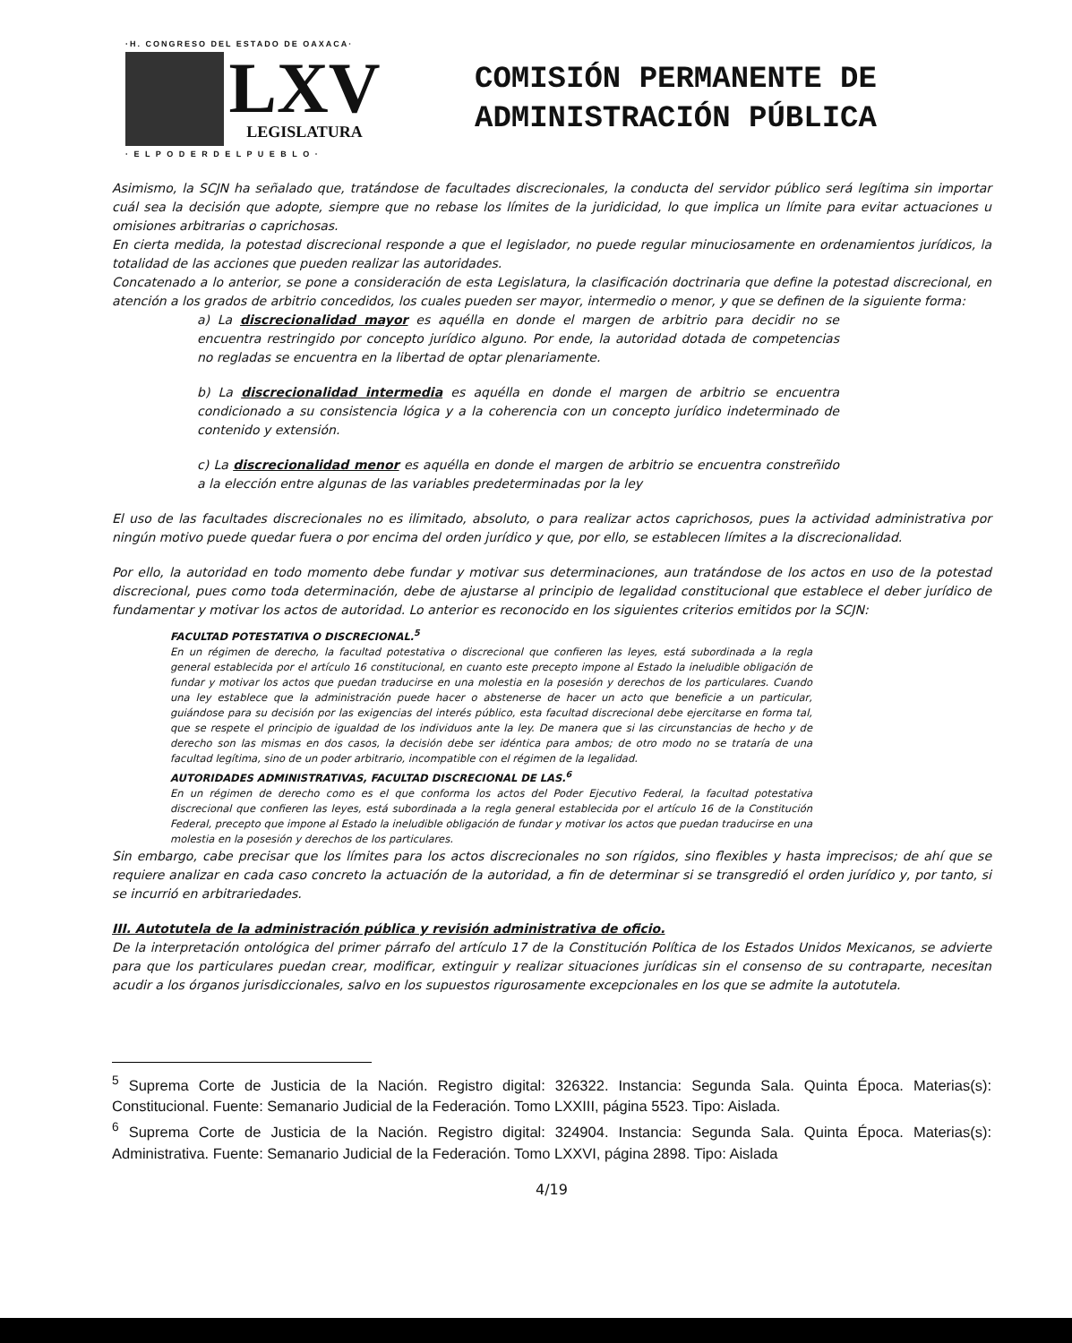·H. CONGRESO DEL ESTADO DE OAXACA·
LXV
LEGISLATURA
· E L P O D E R D E L P U E B L O ·
COMISIÓN PERMANENTE DE
ADMINISTRACIÓN PÚBLICA
Asimismo, la SCJN ha señalado que, tratándose de facultades discrecionales, la conducta del servidor público será legítima sin importar cuál sea la decisión que adopte, siempre que no rebase los límites de la juridicidad, lo que implica un límite para evitar actuaciones u omisiones arbitrarias o caprichosas.
En cierta medida, la potestad discrecional responde a que el legislador, no puede regular minuciosamente en ordenamientos jurídicos, la totalidad de las acciones que pueden realizar las autoridades.
Concatenado a lo anterior, se pone a consideración de esta Legislatura, la clasificación doctrinaria que define la potestad discrecional, en atención a los grados de arbitrio concedidos, los cuales pueden ser mayor, intermedio o menor, y que se definen de la siguiente forma:
a) La discrecionalidad mayor es aquélla en donde el margen de arbitrio para decidir no se encuentra restringido por concepto jurídico alguno. Por ende, la autoridad dotada de competencias no regladas se encuentra en la libertad de optar plenariamente.
b) La discrecionalidad intermedia es aquélla en donde el margen de arbitrio se encuentra condicionado a su consistencia lógica y a la coherencia con un concepto jurídico indeterminado de contenido y extensión.
c) La discrecionalidad menor es aquélla en donde el margen de arbitrio se encuentra constreñido a la elección entre algunas de las variables predeterminadas por la ley
El uso de las facultades discrecionales no es ilimitado, absoluto, o para realizar actos caprichosos, pues la actividad administrativa por ningún motivo puede quedar fuera o por encima del orden jurídico y que, por ello, se establecen límites a la discrecionalidad.
Por ello, la autoridad en todo momento debe fundar y motivar sus determinaciones, aun tratándose de los actos en uso de la potestad discrecional, pues como toda determinación, debe de ajustarse al principio de legalidad constitucional que establece el deber jurídico de fundamentar y motivar los actos de autoridad. Lo anterior es reconocido en los siguientes criterios emitidos por la SCJN:
FACULTAD POTESTATIVA O DISCRECIONAL.<sup>5</sup>
En un régimen de derecho, la facultad potestativa o discrecional que confieren las leyes, está subordinada a la regla general establecida por el artículo 16 constitucional, en cuanto este precepto impone al Estado la ineludible obligación de fundar y motivar los actos que puedan traducirse en una molestia en la posesión y derechos de los particulares. Cuando una ley establece que la administración puede hacer o abstenerse de hacer un acto que beneficie a un particular, guiándose para su decisión por las exigencias del interés público, esta facultad discrecional debe ejercitarse en forma tal, que se respete el principio de igualdad de los individuos ante la ley. De manera que si las circunstancias de hecho y de derecho son las mismas en dos casos, la decisión debe ser idéntica para ambos; de otro modo no se trataría de una facultad legítima, sino de un poder arbitrario, incompatible con el régimen de la legalidad.
AUTORIDADES ADMINISTRATIVAS, FACULTAD DISCRECIONAL DE LAS.<sup>6</sup>
En un régimen de derecho como es el que conforma los actos del Poder Ejecutivo Federal, la facultad potestativa discrecional que confieren las leyes, está subordinada a la regla general establecida por el artículo 16 de la Constitución Federal, precepto que impone al Estado la ineludible obligación de fundar y motivar los actos que puedan traducirse en una molestia en la posesión y derechos de los particulares.
Sin embargo, cabe precisar que los límites para los actos discrecionales no son rígidos, sino flexibles y hasta imprecisos; de ahí que se requiere analizar en cada caso concreto la actuación de la autoridad, a fin de determinar si se transgredió el orden jurídico y, por tanto, si se incurrió en arbitrariedades.
III. Autotutela de la administración pública y revisión administrativa de oficio.
De la interpretación ontológica del primer párrafo del artículo 17 de la Constitución Política de los Estados Unidos Mexicanos, se advierte para que los particulares puedan crear, modificar, extinguir y realizar situaciones jurídicas sin el consenso de su contraparte, necesitan acudir a los órganos jurisdiccionales, salvo en los supuestos rigurosamente excepcionales en los que se admite la autotutela.
<sup>5</sup> Suprema Corte de Justicia de la Nación. Registro digital: 326322. Instancia: Segunda Sala. Quinta Época. Materias(s): Constitucional. Fuente: Semanario Judicial de la Federación. Tomo LXXIII, página 5523. Tipo: Aislada.
<sup>6</sup> Suprema Corte de Justicia de la Nación. Registro digital: 324904. Instancia: Segunda Sala. Quinta Época. Materias(s): Administrativa. Fuente: Semanario Judicial de la Federación. Tomo LXXVI, página 2898. Tipo: Aislada
4/19